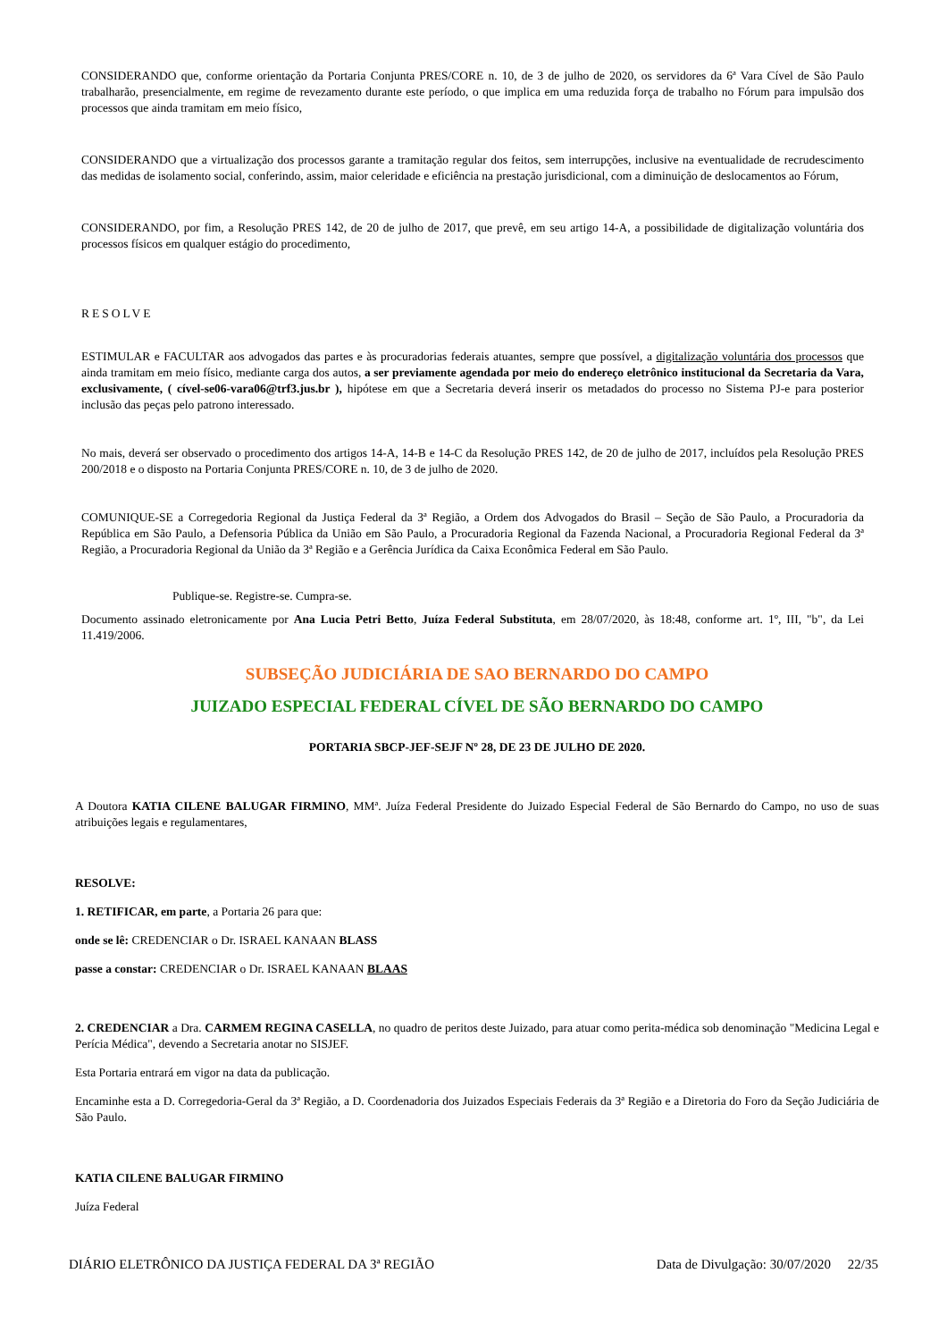CONSIDERANDO que, conforme orientação da Portaria Conjunta PRES/CORE n. 10, de 3 de julho de 2020, os servidores da 6ª Vara Cível de São Paulo trabalharão, presencialmente, em regime de revezamento durante este período, o que implica em uma reduzida força de trabalho no Fórum para impulsão dos processos que ainda tramitam em meio físico,
CONSIDERANDO que a virtualização dos processos garante a tramitação regular dos feitos, sem interrupções, inclusive na eventualidade de recrudescimento das medidas de isolamento social, conferindo, assim, maior celeridade e eficiência na prestação jurisdicional, com a diminuição de deslocamentos ao Fórum,
CONSIDERANDO, por fim, a Resolução PRES 142, de 20 de julho de 2017, que prevê, em seu artigo 14-A, a possibilidade de digitalização voluntária dos processos físicos em qualquer estágio do procedimento,
RESOLVE
ESTIMULAR e FACULTAR aos advogados das partes e às procuradorias federais atuantes, sempre que possível, a digitalização voluntária dos processos que ainda tramitam em meio físico, mediante carga dos autos, a ser previamente agendada por meio do endereço eletrônico institucional da Secretaria da Vara, exclusivamente, ( cível-se06-vara06@trf3.jus.br ), hipótese em que a Secretaria deverá inserir os metadados do processo no Sistema PJ-e para posterior inclusão das peças pelo patrono interessado.
No mais, deverá ser observado o procedimento dos artigos 14-A, 14-B e 14-C da Resolução PRES 142, de 20 de julho de 2017, incluídos pela Resolução PRES 200/2018 e o disposto na Portaria Conjunta PRES/CORE n. 10, de 3 de julho de 2020.
COMUNIQUE-SE a Corregedoria Regional da Justiça Federal da 3ª Região, a Ordem dos Advogados do Brasil – Seção de São Paulo, a Procuradoria da República em São Paulo, a Defensoria Pública da União em São Paulo, a Procuradoria Regional da Fazenda Nacional, a Procuradoria Regional Federal da 3ª Região, a Procuradoria Regional da União da 3ª Região e a Gerência Jurídica da Caixa Econômica Federal em São Paulo.
Publique-se. Registre-se. Cumpra-se.
Documento assinado eletronicamente por Ana Lucia Petri Betto, Juíza Federal Substituta, em 28/07/2020, às 18:48, conforme art. 1º, III, "b", da Lei 11.419/2006.
SUBSEÇÃO JUDICIÁRIA DE SAO BERNARDO DO CAMPO
JUIZADO ESPECIAL FEDERAL CÍVEL DE SÃO BERNARDO DO CAMPO
PORTARIA SBCP-JEF-SEJF Nº 28, DE 23 DE JULHO DE 2020.
A Doutora KATIA CILENE BALUGAR FIRMINO, MMª. Juíza Federal Presidente do Juizado Especial Federal de São Bernardo do Campo, no uso de suas atribuições legais e regulamentares,
RESOLVE:
1. RETIFICAR, em parte, a Portaria 26 para que:
onde se lê: CREDENCIAR o Dr. ISRAEL KANAAN BLASS
passe a constar: CREDENCIAR o Dr. ISRAEL KANAAN BLAAS
2. CREDENCIAR a Dra. CARMEM REGINA CASELLA, no quadro de peritos deste Juizado, para atuar como perita-médica sob denominação "Medicina Legal e Perícia Médica", devendo a Secretaria anotar no SISJEF.
Esta Portaria entrará em vigor na data da publicação.
Encaminhe esta a D. Corregedoria-Geral da 3ª Região, a D. Coordenadoria dos Juizados Especiais Federais da 3ª Região e a Diretoria do Foro da Seção Judiciária de São Paulo.
KATIA CILENE BALUGAR FIRMINO
Juíza Federal
DIÁRIO ELETRÔNICO DA JUSTIÇA FEDERAL DA 3ª REGIÃO Data de Divulgação: 30/07/2020 22/35